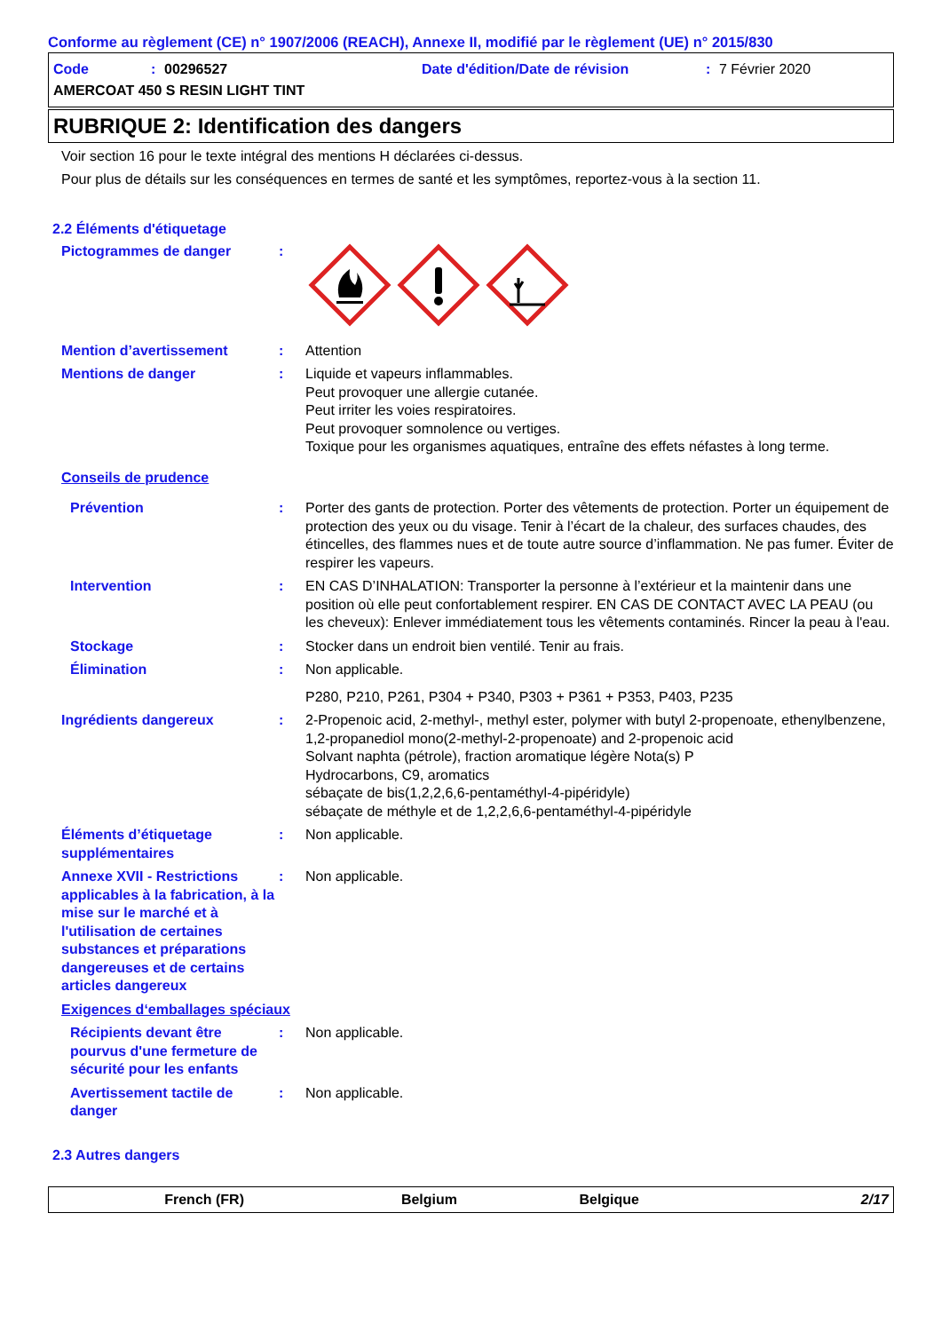Conforme au règlement (CE) n° 1907/2006 (REACH), Annexe II, modifié par le règlement (UE) n° 2015/830
Code: 00296527 Date d'édition/Date de révision: 7 Février 2020
AMERCOAT 450 S RESIN LIGHT TINT
RUBRIQUE 2: Identification des dangers
Voir section 16 pour le texte intégral des mentions H déclarées ci-dessus.
Pour plus de détails sur les conséquences en termes de santé et les symptômes, reportez-vous à la section 11.
2.2 Éléments d'étiquetage
Pictogrammes de danger :
Mention d’avertissement : Attention
Mentions de danger : Liquide et vapeurs inflammables.
Peut provoquer une allergie cutanée.
Peut irriter les voies respiratoires.
Peut provoquer somnolence ou vertiges.
Toxique pour les organismes aquatiques, entraîne des effets néfastes à long terme.
Conseils de prudence
Prévention : Porter des gants de protection. Porter des vêtements de protection. Porter un équipement de protection des yeux ou du visage. Tenir à l’écart de la chaleur, des surfaces chaudes, des étincelles, des flammes nues et de toute autre source d’inflammation. Ne pas fumer. Éviter de respirer les vapeurs.
Intervention : EN CAS D’INHALATION: Transporter la personne à l’extérieur et la maintenir dans une position où elle peut confortablement respirer. EN CAS DE CONTACT AVEC LA PEAU (ou les cheveux): Enlever immédiatement tous les vêtements contaminés. Rincer la peau à l'eau.
Stockage : Stocker dans un endroit bien ventilé. Tenir au frais.
Élimination : Non applicable.
P280, P210, P261, P304 + P340, P303 + P361 + P353, P403, P235
Ingrédients dangereux : 2-Propenoic acid, 2-methyl-, methyl ester, polymer with butyl 2-propenoate, ethenylbenzene, 1,2-propanediol mono(2-methyl-2-propenoate) and 2-propenoic acid
Solvant naphta (pétrole), fraction aromatique légère Nota(s) P
Hydrocarbons, C9, aromatics
sébaçate de bis(1,2,2,6,6-pentaméthyl-4-pipéridyle)
sébaçate de méthyle et de 1,2,2,6,6-pentaméthyl-4-pipéridyle
Éléments d’étiquetage supplémentaires
: Non applicable.
Annexe XVII - Restrictions applicables à la fabrication, à la mise sur le marché et à l'utilisation de certaines substances et préparations dangereuses et de certains articles dangereux
: Non applicable.
Exigences d‘emballages spéciaux
Récipients devant être pourvus d'une fermeture de sécurité pour les enfants
: Non applicable.
Avertissement tactile de danger
: Non applicable.
2.3 Autres dangers
French (FR) Belgium Belgique 2/17